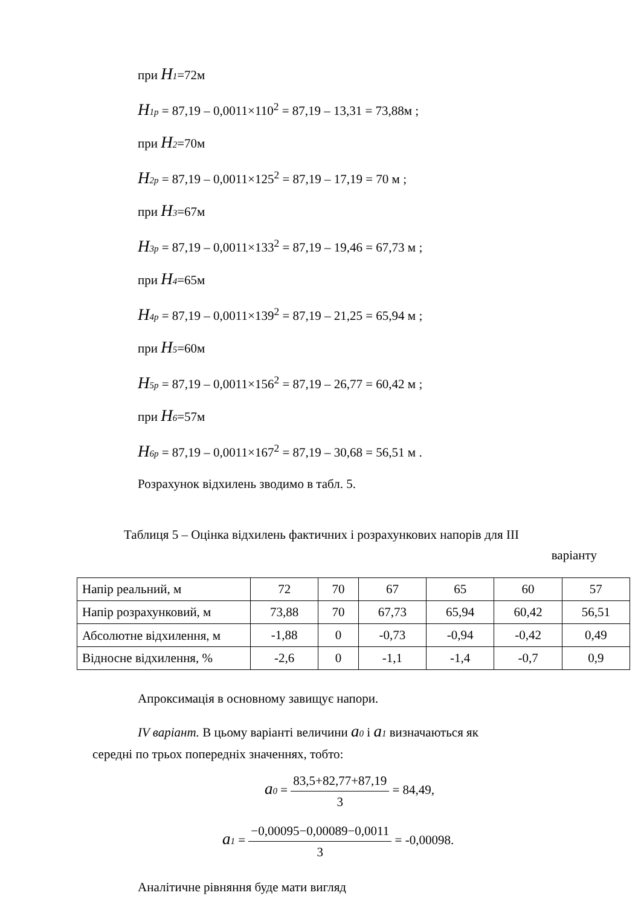при H 1=72м
H 1p = 87,19 – 0,0011×110<sup>2</sup> = 87,19 – 13,31 = 73,88м ;
при H 2=70м
H 2p = 87,19 – 0,0011×125<sup>2</sup> = 87,19 – 17,19 = 70 м ;
при H 3=67м
H 3p = 87,19 – 0,0011×133<sup>2</sup> = 87,19 – 19,46 = 67,73 м ;
при H 4=65м
H 4p = 87,19 – 0,0011×139<sup>2</sup> = 87,19 – 21,25 = 65,94 м ;
при H 5=60м
H 5p = 87,19 – 0,0011×156<sup>2</sup> = 87,19 – 26,77 = 60,42 м ;
при H 6=57м
H 6p = 87,19 – 0,0011×167<sup>2</sup> = 87,19 – 30,68 = 56,51 м .
Розрахунок відхилень зводимо в табл. 5.
Таблиця 5 – Оцінка відхилень фактичних і розрахункових напорів для ІІІ
варіанту
| Напір реальний, м | 72 | 70 | 67 | 65 | 60 | 57 |
| Напір розрахунковий, м | 73,88 | 70 | 67,73 | 65,94 | 60,42 | 56,51 |
| Абсолютне відхилення, м | -1,88 | 0 | -0,73 | -0,94 | -0,42 | 0,49 |
| Відносне відхилення, % | -2,6 | 0 | -1,1 | -1,4 | -0,7 | 0,9 |
Апроксимація в основному завищує напори.
IV варіант. В цьому варіанті величини a 0 і a 1 визначаються як
середні по трьох попередніх значеннях, тобто:
a 0 = 83,5+82,77+87,19 3 = 84,49,
a 1 = −0,00095−0,00089−0,0011 3 = -0,00098.
Аналітичне рівняння буде мати вигляд